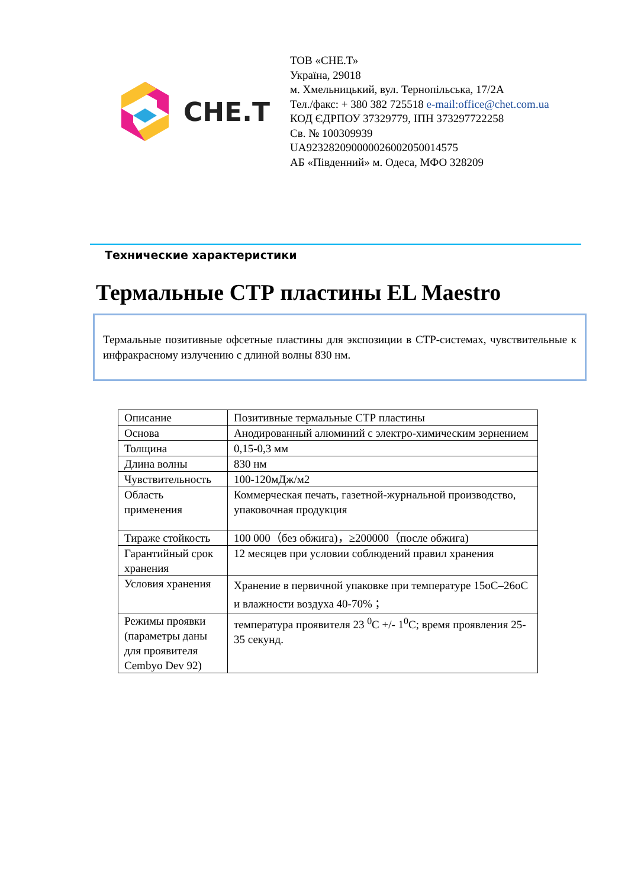CHE.T
ТОВ «СНЕ.Т»
Україна, 29018
м. Хмельницький, вул. Тернопільська, 17/2А
Тел./факс: + 380 382 725518 e-mail:office@chet.com.ua
КОД ЄДРПОУ 37329779, ІПН 373297722258
Св. № 100309939
UA923282090000026002050014575
АБ «Південний» м. Одеса, МФО 328209
Технические характеристики
Термальные СТР пластины EL Maestro
Термальные позитивные офсетные пластины для экспозиции в СТР-системах, чувствительные к инфракрасному излучению с длиной волны 830 нм.
| Описание | Позитивные термальные СТР пластины |
| Основа | Анодированный алюминий с электро-химическим зернением |
| Толщина | 0,15-0,3 мм |
| Длина волны | 830 нм |
| Чувствительность | 100-120мДж/м2 |
| Область применения | Коммерческая печать, газетной-журнальной производство, упаковочная продукция |
| Тираже стойкость | 100 000（без обжига)，≥200000（после обжига) |
| Гарантийный срок хранения | 12 месяцев при условии соблюдений правил хранения |
| Условия хранения | Хранение в первичной упаковке при температуре 15оС–26оС и влажности воздуха 40-70% ； |
| Режимы проявки (параметры даны для проявителя Cembyo Dev 92) | температура проявителя 23 <sup>0</sup>C +/- 1<sup>0</sup>C; время проявления 25-35 секунд. |